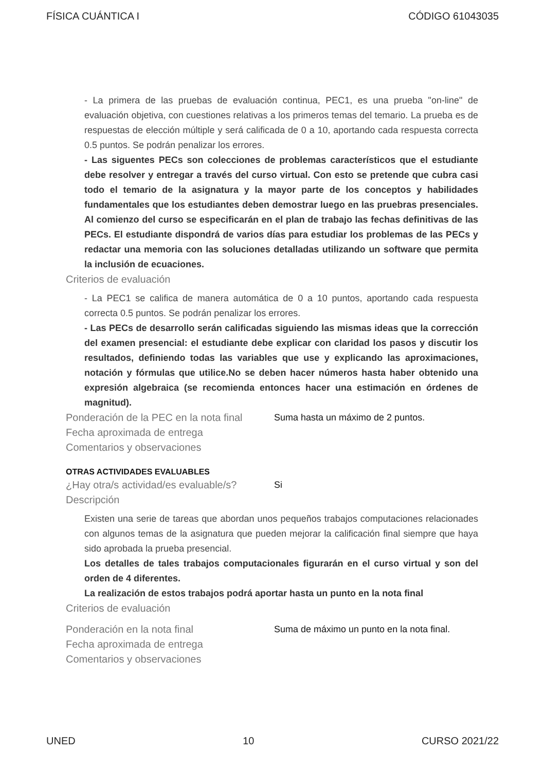FÍSICA CUÁNTICA I CÓDIGO 61043035
- La primera de las pruebas de evaluación continua, PEC1, es una prueba "on-line" de evaluación objetiva, con cuestiones relativas a los primeros temas del temario. La prueba es de respuestas de elección múltiple y será calificada de 0 a 10, aportando cada respuesta correcta 0.5 puntos. Se podrán penalizar los errores.
- Las siguentes PECs son colecciones de problemas característicos que el estudiante debe resolver y entregar a través del curso virtual. Con esto se pretende que cubra casi todo el temario de la asignatura y la mayor parte de los conceptos y habilidades fundamentales que los estudiantes deben demostrar luego en las pruebras presenciales. Al comienzo del curso se especificarán en el plan de trabajo las fechas definitivas de las PECs. El estudiante dispondrá de varios días para estudiar los problemas de las PECs y redactar una memoria con las soluciones detalladas utilizando un software que permita la inclusión de ecuaciones.
Criterios de evaluación
- La PEC1 se califica de manera automática de 0 a 10 puntos, aportando cada respuesta correcta 0.5 puntos. Se podrán penalizar los errores.
- Las PECs de desarrollo serán calificadas siguiendo las mismas ideas que la corrección del examen presencial: el estudiante debe explicar con claridad los pasos y discutir los resultados, definiendo todas las variables que use y explicando las aproximaciones, notación y fórmulas que utilice.No se deben hacer números hasta haber obtenido una expresión algebraica (se recomienda entonces hacer una estimación en órdenes de magnitud).
Ponderación de la PEC en la nota final
Suma hasta un máximo de 2 puntos.
Fecha aproximada de entrega
Comentarios y observaciones
OTRAS ACTIVIDADES EVALUABLES
¿Hay otra/s actividad/es evaluable/s?
Si
Descripción
Existen una serie de tareas que abordan unos pequeños trabajos computaciones relacionades con algunos temas de la asignatura que pueden mejorar la calificación final siempre que haya sido aprobada la prueba presencial.
Los detalles de tales trabajos computacionales figurarán en el curso virtual y son del orden de 4 diferentes.
La realización de estos trabajos podrá aportar hasta un punto en la nota final
Criterios de evaluación
Ponderación en la nota final Suma de máximo un punto en la nota final.
Fecha aproximada de entrega
Comentarios y observaciones
UNED 10 CURSO 2021/22